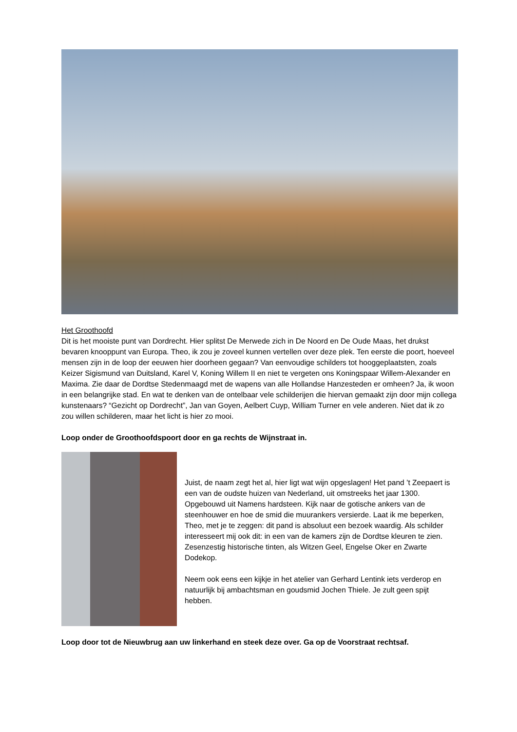Het Groothoofd
Dit is het mooiste punt van Dordrecht. Hier splitst De Merwede zich in De Noord en De Oude Maas, het drukst bevaren knooppunt van Europa. Theo, ik zou je zoveel kunnen vertellen over deze plek. Ten eerste die poort, hoeveel mensen zijn in de loop der eeuwen hier doorheen gegaan? Van eenvoudige schilders tot hooggeplaatsten, zoals Keizer Sigismund van Duitsland, Karel V, Koning Willem II en niet te vergeten ons Koningspaar Willem-Alexander en Maxima. Zie daar de Dordtse Stedenmaagd met de wapens van alle Hollandse Hanzesteden er omheen? Ja, ik woon in een belangrijke stad. En wat te denken van de ontelbaar vele schilderijen die hiervan gemaakt zijn door mijn collega kunstenaars? “Gezicht op Dordrecht”, Jan van Goyen, Aelbert Cuyp, William Turner en vele anderen. Niet dat ik zo zou willen schilderen, maar het licht is hier zo mooi.
Loop onder de Groothoofdspoort door en ga rechts de Wijnstraat in.
Juist, de naam zegt het al, hier ligt wat wijn opgeslagen! Het pand ’t Zeepaert is een van de oudste huizen van Nederland, uit omstreeks het jaar 1300. Opgebouwd uit Namens hardsteen. Kijk naar de gotische ankers van de steenhouwer en hoe de smid die muurankers versierde. Laat ik me beperken, Theo, met je te zeggen: dit pand is absoluut een bezoek waardig. Als schilder interesseert mij ook dit: in een van de kamers zijn de Dordtse kleuren te zien. Zesenzestig historische tinten, als Witzen Geel, Engelse Oker en Zwarte Dodekop.
Neem ook eens een kijkje in het atelier van Gerhard Lentink iets verderop en natuurlijk bij ambachtsman en goudsmid Jochen Thiele. Je zult geen spijt hebben.
Loop door tot de Nieuwbrug aan uw linkerhand en steek deze over. Ga op de Voorstraat rechtsaf.